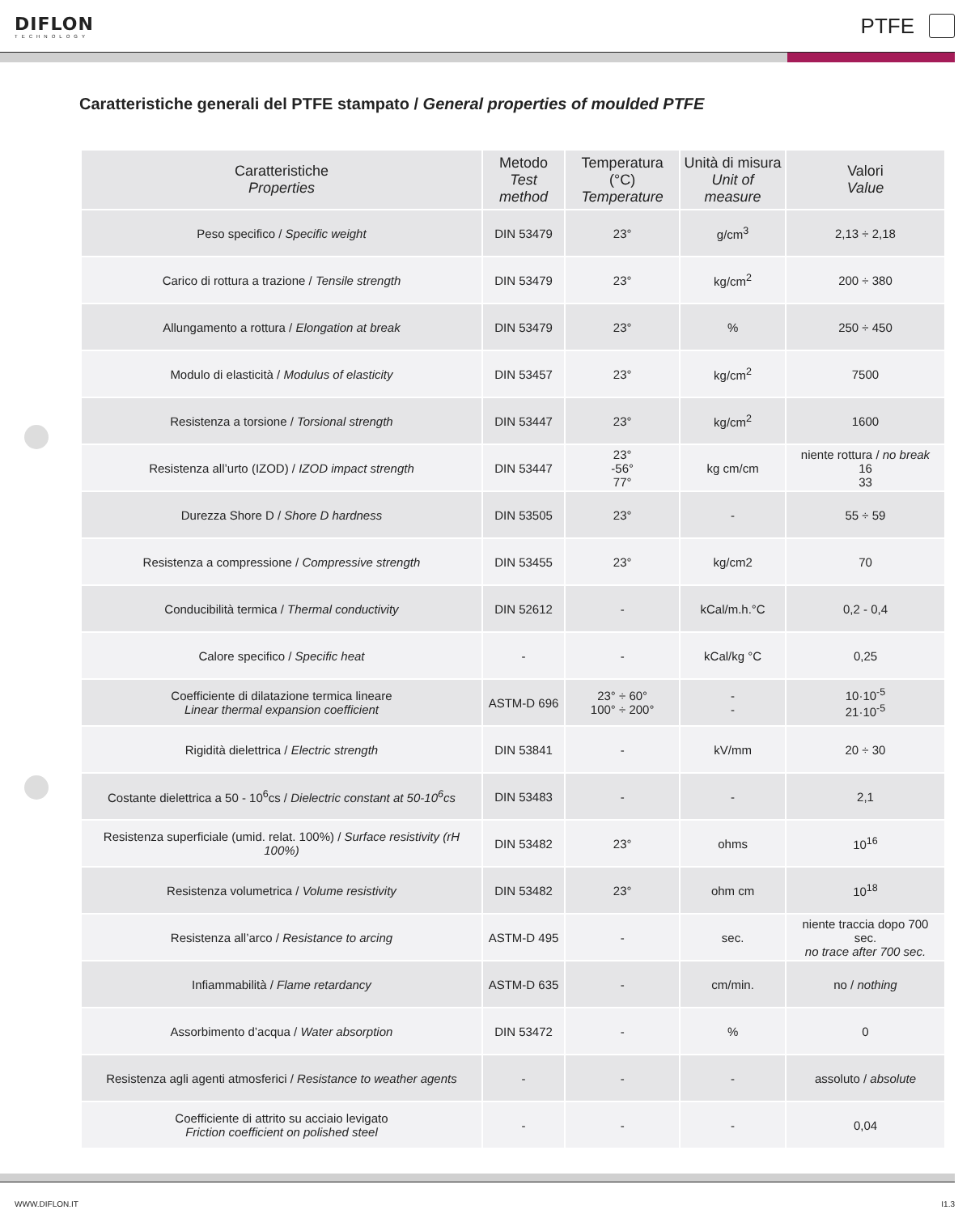DIFLON
TECHNOLOGY
PTFE
Caratteristiche generali del PTFE stampato / General properties of moulded PTFE
| Caratteristiche Properties | Metodo Test method | Temperatura (°C) Temperature | Unità di misura Unit of measure | Valori Value |
| --- | --- | --- | --- | --- |
| Peso specifico / Specific weight | DIN 53479 | 23° | g/cm<sup>3</sup> | 2,13 ÷ 2,18 |
| Carico di rottura a trazione / Tensile strength | DIN 53479 | 23° | kg/cm<sup>2</sup> | 200 ÷ 380 |
| Allungamento a rottura / Elongation at break | DIN 53479 | 23° | % | 250 ÷ 450 |
| Modulo di elasticità / Modulus of elasticity | DIN 53457 | 23° | kg/cm<sup>2</sup> | 7500 |
| Resistenza a torsione / Torsional strength | DIN 53447 | 23° | kg/cm<sup>2</sup> | 1600 |
| Resistenza all’urto (IZOD) / IZOD impact strength | DIN 53447 | 23° -56° 77° | kg cm/cm | niente rottura / no break 16 33 |
| Durezza Shore D / Shore D hardness | DIN 53505 | 23° | - | 55 ÷ 59 |
| Resistenza a compressione / Compressive strength | DIN 53455 | 23° | kg/cm2 | 70 |
| Conducibilità termica / Thermal conductivity | DIN 52612 | - | kCal/m.h.°C | 0,2 - 0,4 |
| Calore specifico / Specific heat | - | - | kCal/kg °C | 0,25 |
| Coefficiente di dilatazione termica lineare Linear thermal expansion coefficient | ASTM-D 696 | 23° ÷ 60° 100° ÷ 200° | - - | 10·10<sup>-5</sup> 21·10<sup>-5</sup> |
| Rigidità dielettrica / Electric strength | DIN 53841 | - | kV/mm | 20 ÷ 30 |
| Costante dielettrica a 50 - 10<sup>6</sup>cs / Dielectric constant at 50-10<sup>6</sup>cs | DIN 53483 | - | - | 2,1 |
| Resistenza superficiale (umid. relat. 100%) / Surface resistivity (rH 100%) | DIN 53482 | 23° | ohms | 10<sup>16</sup> |
| Resistenza volumetrica / Volume resistivity | DIN 53482 | 23° | ohm cm | 10<sup>18</sup> |
| Resistenza all’arco / Resistance to arcing | ASTM-D 495 | - | sec. | niente traccia dopo 700 sec. no trace after 700 sec. |
| Infiammabilità / Flame retardancy | ASTM-D 635 | - | cm/min. | no / nothing |
| Assorbimento d’acqua / Water absorption | DIN 53472 | - | % | 0 |
| Resistenza agli agenti atmosferici / Resistance to weather agents | - | - | - | assoluto / absolute |
| Coefficiente di attrito su acciaio levigato Friction coefficient on polished steel | - | - | - | 0,04 |
WWW.DIFLON.IT I1.3